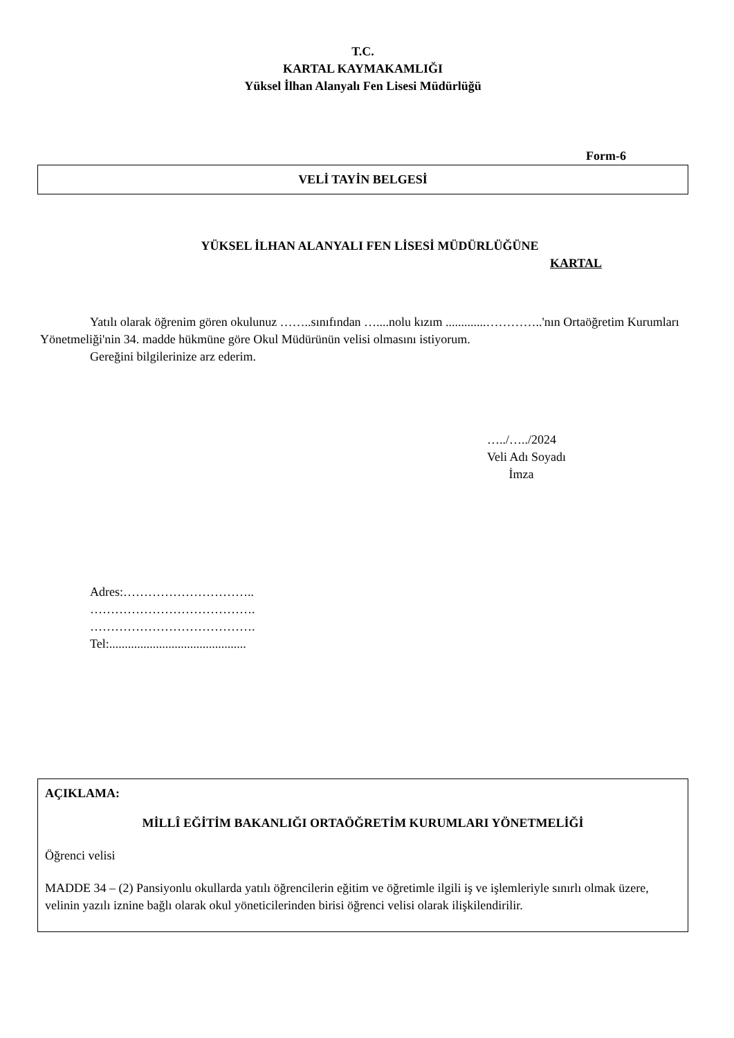T.C.
KARTAL KAYMAKAMLIĞI
Yüksel İlhan Alanyalı Fen Lisesi Müdürlüğü
Form-6
VELİ TAYİN BELGESİ
YÜKSEL İLHAN ALANYALI FEN LİSESİ MÜDÜRLÜĞÜNE
KARTAL
Yatılı olarak öğrenim gören okulunuz ……..sınıfından …....nolu kızım .............…………..'nın Ortaöğretim Kurumları Yönetmeliği'nin 34. madde hükmüne göre Okul Müdürünün velisi olmasını istiyorum.
Gereğini bilgilerinize arz ederim.
…../…../2024
Veli Adı Soyadı
İmza
Adres:…………………………..
………………………………….
………………………………….
Tel:............................................
AÇIKLAMA:
MİLLÎ EĞİTİM BAKANLIĞI ORTAÖĞRETİM KURUMLARI YÖNETMELİĞİ
Öğrenci velisi
MADDE 34 – (2) Pansiyonlu okullarda yatılı öğrencilerin eğitim ve öğretimle ilgili iş ve işlemleriyle sınırlı olmak üzere, velinin yazılı iznine bağlı olarak okul yöneticilerinden birisi öğrenci velisi olarak ilişkilendirilir.